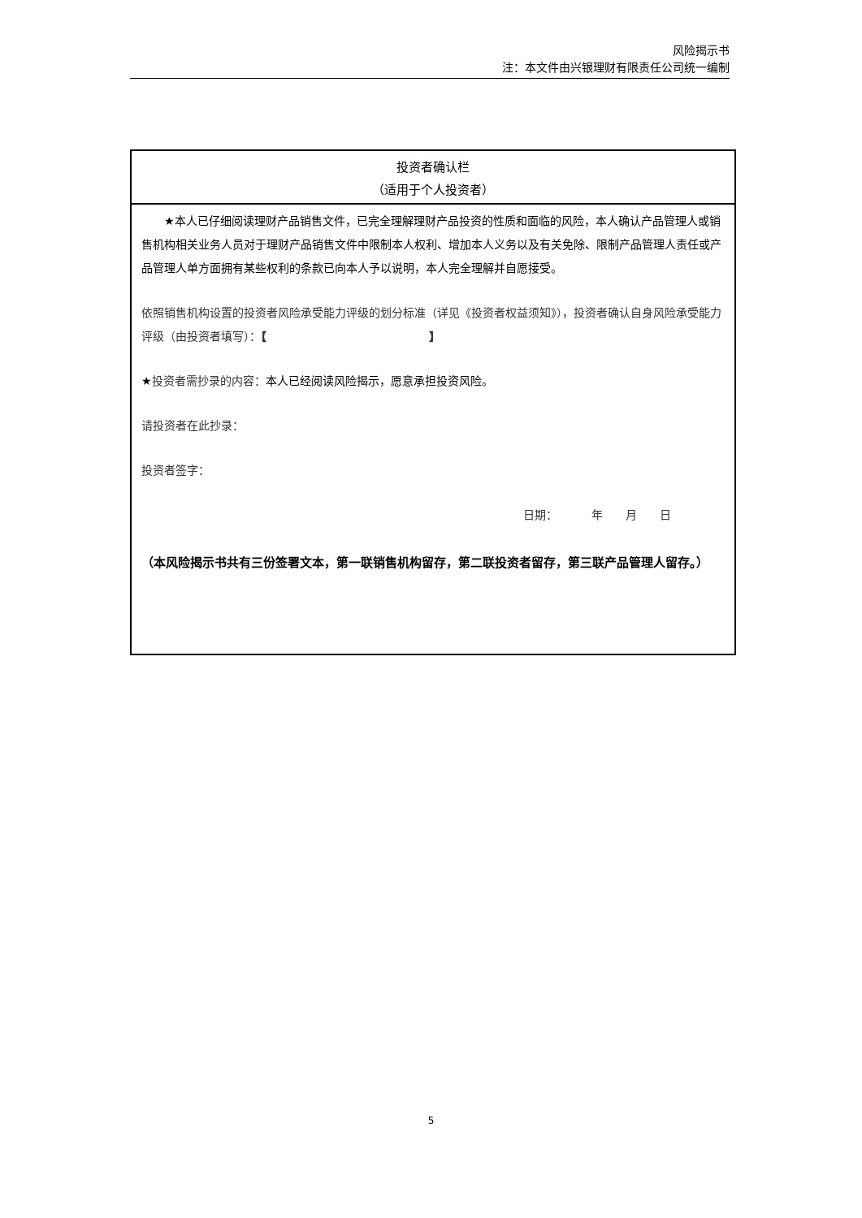风险揭示书
注：本文件由兴银理财有限责任公司统一编制
投资者确认栏
（适用于个人投资者）
★本人已仔细阅读理财产品销售文件，已完全理解理财产品投资的性质和面临的风险，本人确认产品管理人或销售机构相关业务人员对于理财产品销售文件中限制本人权利、增加本人义务以及有关免除、限制产品管理人责任或产品管理人单方面拥有某些权利的条款已向本人予以说明，本人完全理解并自愿接受。
依照销售机构设置的投资者风险承受能力评级的划分标准（详见《投资者权益须知》），投资者确认自身风险承受能力评级（由投资者填写）：【 】
★投资者需抄录的内容：本人已经阅读风险揭示，愿意承担投资风险。
请投资者在此抄录：
投资者签字：
日期：   年  月  日
（本风险揭示书共有三份签署文本，第一联销售机构留存，第二联投资者留存，第三联产品管理人留存。）
5